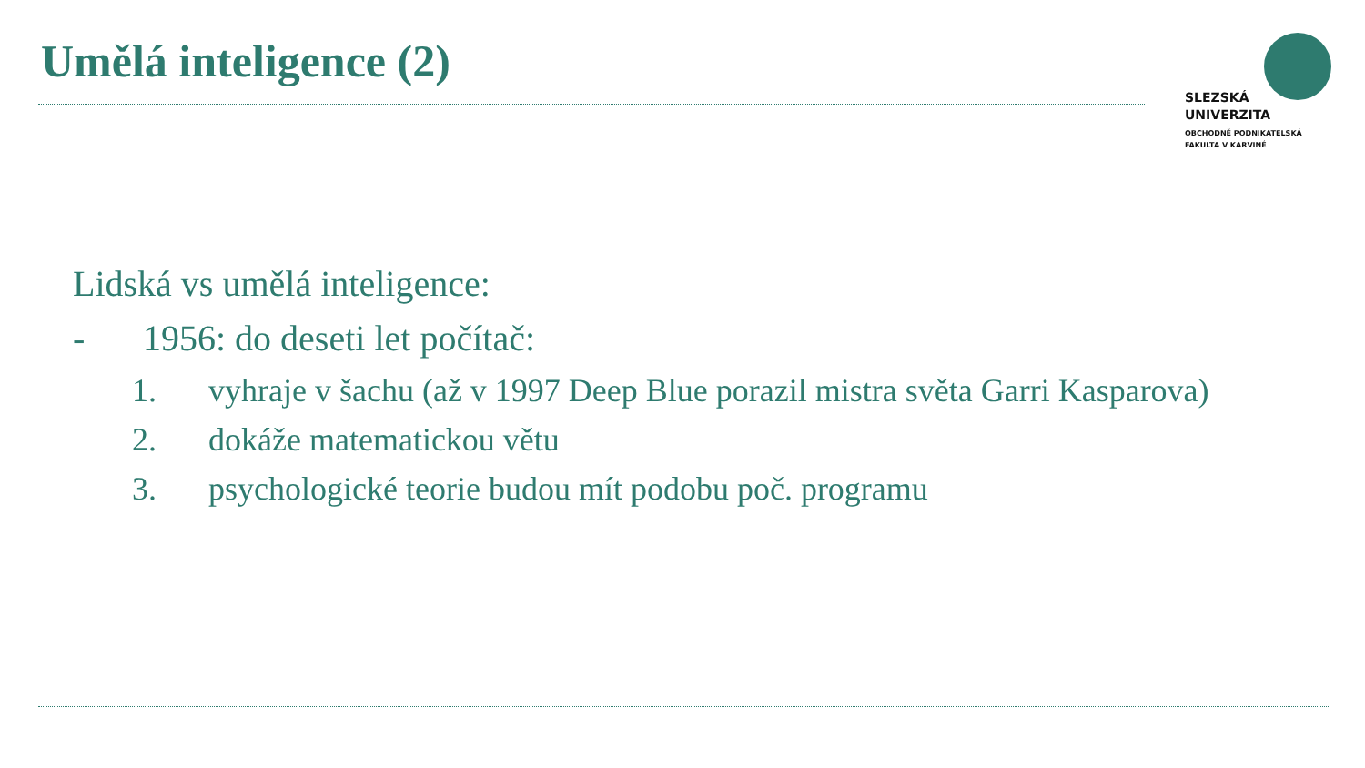Umělá inteligence (2)
SLEZSKÁ
UNIVERZITA
OBCHODNĚ PODNIKATELSKÁ
FAKULTA V KARVINÉ
Lidská vs umělá inteligence:
- 1956: do deseti let počítač:
1. vyhraje v šachu (až v 1997 Deep Blue porazil mistra světa Garri Kasparova)
2. dokáže matematickou větu
3. psychologické teorie budou mít podobu poč. programu